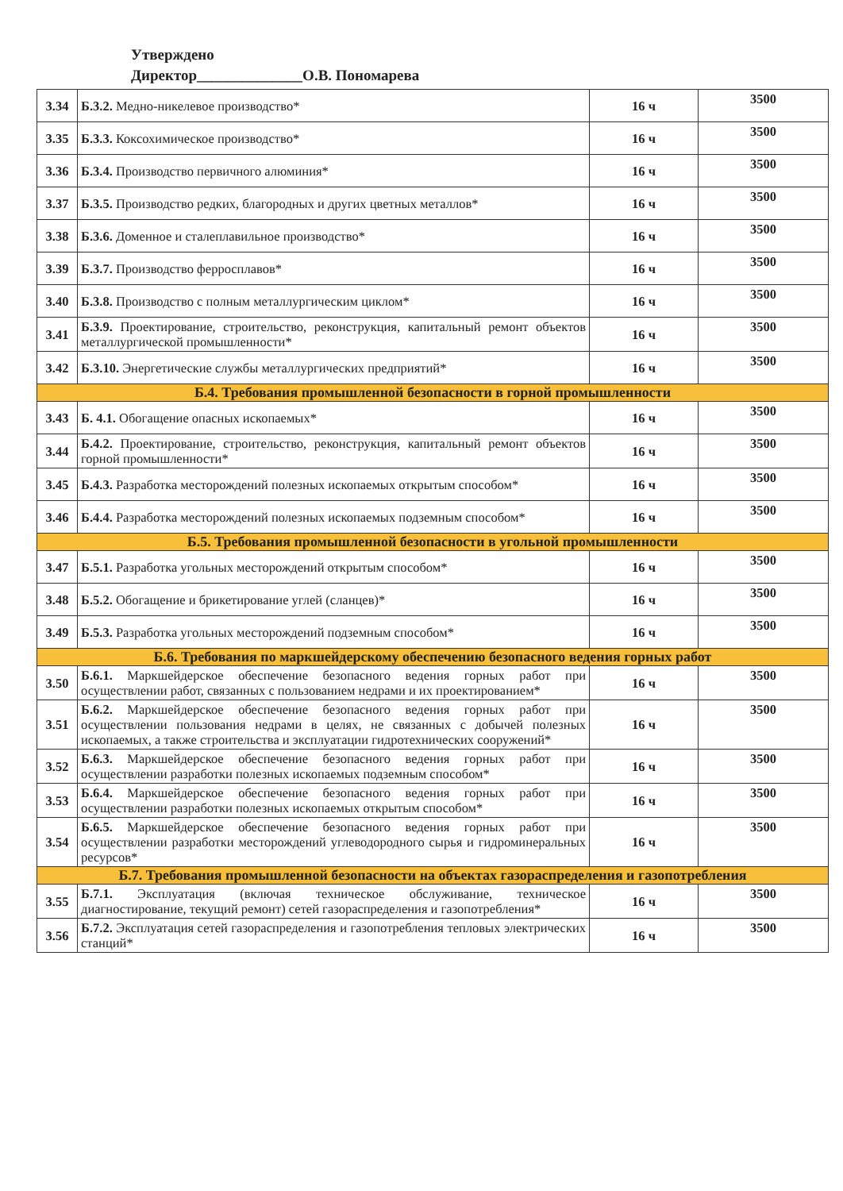Утверждено
Директор______________О.В. Пономарева
| 3.34 | Б.3.2. Медно-никелевое производство* | 16 ч | 3500 |
| 3.35 | Б.3.3. Коксохимическое производство* | 16 ч | 3500 |
| 3.36 | Б.3.4. Производство первичного алюминия* | 16 ч | 3500 |
| 3.37 | Б.3.5. Производство редких, благородных и других цветных металлов* | 16 ч | 3500 |
| 3.38 | Б.3.6. Доменное и сталеплавильное производство* | 16 ч | 3500 |
| 3.39 | Б.3.7. Производство ферросплавов* | 16 ч | 3500 |
| 3.40 | Б.3.8. Производство с полным металлургическим циклом* | 16 ч | 3500 |
| 3.41 | Б.3.9. Проектирование, строительство, реконструкция, капитальный ремонт объектов металлургической промышленности* | 16 ч | 3500 |
| 3.42 | Б.3.10. Энергетические службы металлургических предприятий* | 16 ч | 3500 |
| Б.4. Требования промышленной безопасности в горной промышленности | | | |
| 3.43 | Б. 4.1. Обогащение опасных ископаемых* | 16 ч | 3500 |
| 3.44 | Б.4.2. Проектирование, строительство, реконструкция, капитальный ремонт объектов горной промышленности* | 16 ч | 3500 |
| 3.45 | Б.4.3. Разработка месторождений полезных ископаемых открытым способом* | 16 ч | 3500 |
| 3.46 | Б.4.4. Разработка месторождений полезных ископаемых подземным способом* | 16 ч | 3500 |
| Б.5. Требования промышленной безопасности в угольной промышленности | | | |
| 3.47 | Б.5.1. Разработка угольных месторождений открытым способом* | 16 ч | 3500 |
| 3.48 | Б.5.2. Обогащение и брикетирование углей (сланцев)* | 16 ч | 3500 |
| 3.49 | Б.5.3. Разработка угольных месторождений подземным способом* | 16 ч | 3500 |
| Б.6. Требования по маркшейдерскому обеспечению безопасного ведения горных работ | | | |
| 3.50 | Б.6.1. Маркшейдерское обеспечение безопасного ведения горных работ при осуществлении работ, связанных с пользованием недрами и их проектированием* | 16 ч | 3500 |
| 3.51 | Б.6.2. Маркшейдерское обеспечение безопасного ведения горных работ при осуществлении пользования недрами в целях, не связанных с добычей полезных ископаемых, а также строительства и эксплуатации гидротехнических сооружений* | 16 ч | 3500 |
| 3.52 | Б.6.3. Маркшейдерское обеспечение безопасного ведения горных работ при осуществлении разработки полезных ископаемых подземным способом* | 16 ч | 3500 |
| 3.53 | Б.6.4. Маркшейдерское обеспечение безопасного ведения горных работ при осуществлении разработки полезных ископаемых открытым способом* | 16 ч | 3500 |
| 3.54 | Б.6.5. Маркшейдерское обеспечение безопасного ведения горных работ при осуществлении разработки месторождений углеводородного сырья и гидроминеральных ресурсов* | 16 ч | 3500 |
| Б.7. Требования промышленной безопасности на объектах газораспределения и газопотребления | | | |
| 3.55 | Б.7.1. Эксплуатация (включая техническое обслуживание, техническое диагностирование, текущий ремонт) сетей газораспределения и газопотребления* | 16 ч | 3500 |
| 3.56 | Б.7.2. Эксплуатация сетей газораспределения и газопотребления тепловых электрических станций* | 16 ч | 3500 |